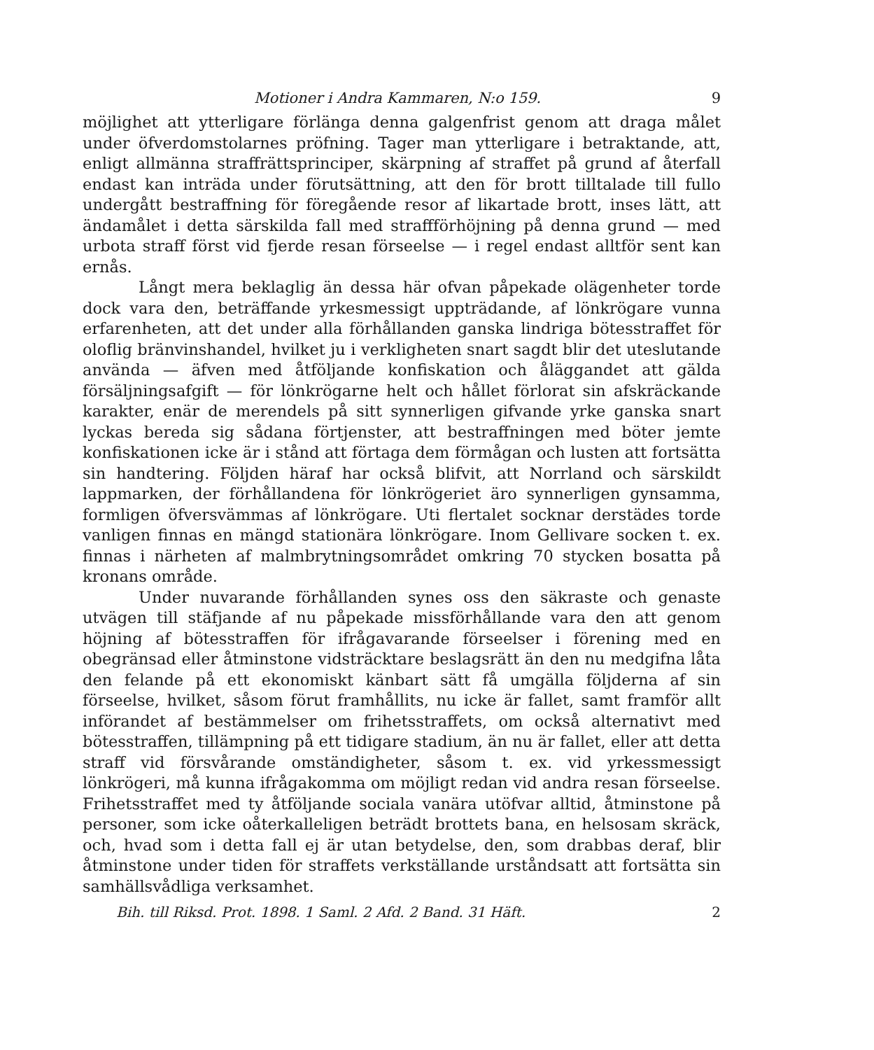Motioner i Andra Kammaren, N:o 159. 9
möjlighet att ytterligare förlänga denna galgenfrist genom att draga målet under öfverdomstolarnes pröfning. Tager man ytterligare i betraktande, att, enligt allmänna straffrättsprinciper, skärpning af straffet på grund af återfall endast kan inträda under förutsättning, att den för brott tilltalade till fullo undergått bestraffning för föregående resor af likartade brott, inses lätt, att ändamålet i detta särskilda fall med straffförhöjning på denna grund — med urbota straff först vid fjerde resan förseelse — i regel endast alltför sent kan ernås.
Långt mera beklaglig än dessa här ofvan påpekade olägenheter torde dock vara den, beträffande yrkesmessigt uppträdande, af lönkrögare vunna erfarenheten, att det under alla förhållanden ganska lindriga bötesstraffet för oloflig bränvinshandel, hvilket ju i verkligheten snart sagdt blir det uteslutande använda — äfven med åtföljande konfiskation och åläggandet att gälda försäljningsafgift — för lönkrögarne helt och hållet förlorat sin afskräckande karakter, enär de merendels på sitt synnerligen gifvande yrke ganska snart lyckas bereda sig sådana förtjenster, att bestraffningen med böter jemte konfiskationen icke är i stånd att förtaga dem förmågan och lusten att fortsätta sin handtering. Följden häraf har också blifvit, att Norrland och särskildt lappmarken, der förhållandena för lönkrögeriet äro synnerligen gynsamma, formligen öfversvämmas af lönkrögare. Uti flertalet socknar derstädes torde vanligen finnas en mängd stationära lönkrögare. Inom Gellivare socken t. ex. finnas i närheten af malmbrytningsområdet omkring 70 stycken bosatta på kronans område.
Under nuvarande förhållanden synes oss den säkraste och genaste utvägen till stäfjande af nu påpekade missförhållande vara den att genom höjning af bötesstraffen för ifrågavarande förseelser i förening med en obegränsad eller åtminstone vidsträcktare beslagsrätt än den nu medgifna låta den felande på ett ekonomiskt känbart sätt få umgälla följderna af sin förseelse, hvilket, såsom förut framhållits, nu icke är fallet, samt framför allt införandet af bestämmelser om frihetsstraffets, om också alternativt med bötesstraffen, tillämpning på ett tidigare stadium, än nu är fallet, eller att detta straff vid försvårande omständigheter, såsom t. ex. vid yrkessmessigt lönkrögeri, må kunna ifrågakomma om möjligt redan vid andra resan förseelse. Frihetsstraffet med ty åtföljande sociala vanära utöfvar alltid, åtminstone på personer, som icke oåterkalleligen beträdt brottets bana, en helsosam skräck, och, hvad som i detta fall ej är utan betydelse, den, som drabbas deraf, blir åtminstone under tiden för straffets verkställande urståndsatt att fortsätta sin samhällsvådliga verksamhet.
Bih. till Riksd. Prot. 1898. 1 Saml. 2 Afd. 2 Band. 31 Häft. 2